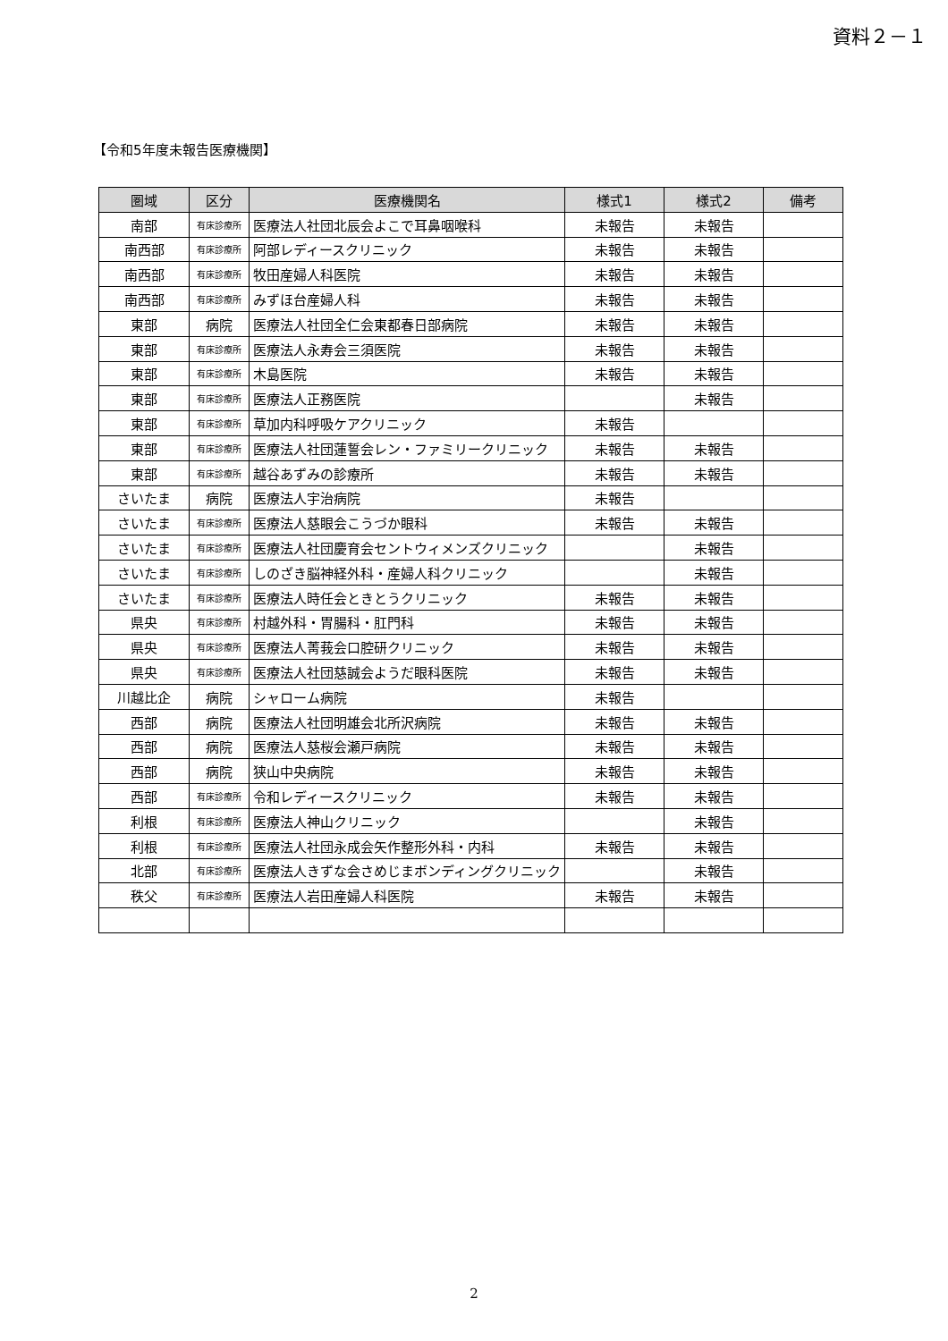資料２－１
【令和5年度未報告医療機関】
| 圏域 | 区分 | 医療機関名 | 様式1 | 様式2 | 備考 |
| --- | --- | --- | --- | --- | --- |
| 南部 | 有床診療所 | 医療法人社団北辰会よこで耳鼻咽喉科 | 未報告 | 未報告 | |
| 南西部 | 有床診療所 | 阿部レディースクリニック | 未報告 | 未報告 | |
| 南西部 | 有床診療所 | 牧田産婦人科医院 | 未報告 | 未報告 | |
| 南西部 | 有床診療所 | みずほ台産婦人科 | 未報告 | 未報告 | |
| 東部 | 病院 | 医療法人社団全仁会東都春日部病院 | 未報告 | 未報告 | |
| 東部 | 有床診療所 | 医療法人永寿会三須医院 | 未報告 | 未報告 | |
| 東部 | 有床診療所 | 木島医院 | 未報告 | 未報告 | |
| 東部 | 有床診療所 | 医療法人正務医院 | | 未報告 | |
| 東部 | 有床診療所 | 草加内科呼吸ケアクリニック | 未報告 | | |
| 東部 | 有床診療所 | 医療法人社団蓮誓会レン・ファミリークリニック | 未報告 | 未報告 | |
| 東部 | 有床診療所 | 越谷あずみの診療所 | 未報告 | 未報告 | |
| さいたま | 病院 | 医療法人宇治病院 | 未報告 | | |
| さいたま | 有床診療所 | 医療法人慈眼会こうづか眼科 | 未報告 | 未報告 | |
| さいたま | 有床診療所 | 医療法人社団慶育会セントウィメンズクリニック | | 未報告 | |
| さいたま | 有床診療所 | しのざき脳神経外科・産婦人科クリニック | | 未報告 | |
| さいたま | 有床診療所 | 医療法人時任会ときとうクリニック | 未報告 | 未報告 | |
| 県央 | 有床診療所 | 村越外科・胃腸科・肛門科 | 未報告 | 未報告 | |
| 県央 | 有床診療所 | 医療法人菁莪会口腔研クリニック | 未報告 | 未報告 | |
| 県央 | 有床診療所 | 医療法人社団慈誠会ようだ眼科医院 | 未報告 | 未報告 | |
| 川越比企 | 病院 | シャローム病院 | 未報告 | | |
| 西部 | 病院 | 医療法人社団明雄会北所沢病院 | 未報告 | 未報告 | |
| 西部 | 病院 | 医療法人慈桜会瀬戸病院 | 未報告 | 未報告 | |
| 西部 | 病院 | 狭山中央病院 | 未報告 | 未報告 | |
| 西部 | 有床診療所 | 令和レディースクリニック | 未報告 | 未報告 | |
| 利根 | 有床診療所 | 医療法人神山クリニック | | 未報告 | |
| 利根 | 有床診療所 | 医療法人社団永成会矢作整形外科・内科 | 未報告 | 未報告 | |
| 北部 | 有床診療所 | 医療法人きずな会さめじまボンディングクリニック | | 未報告 | |
| 秩父 | 有床診療所 | 医療法人岩田産婦人科医院 | 未報告 | 未報告 | |
2